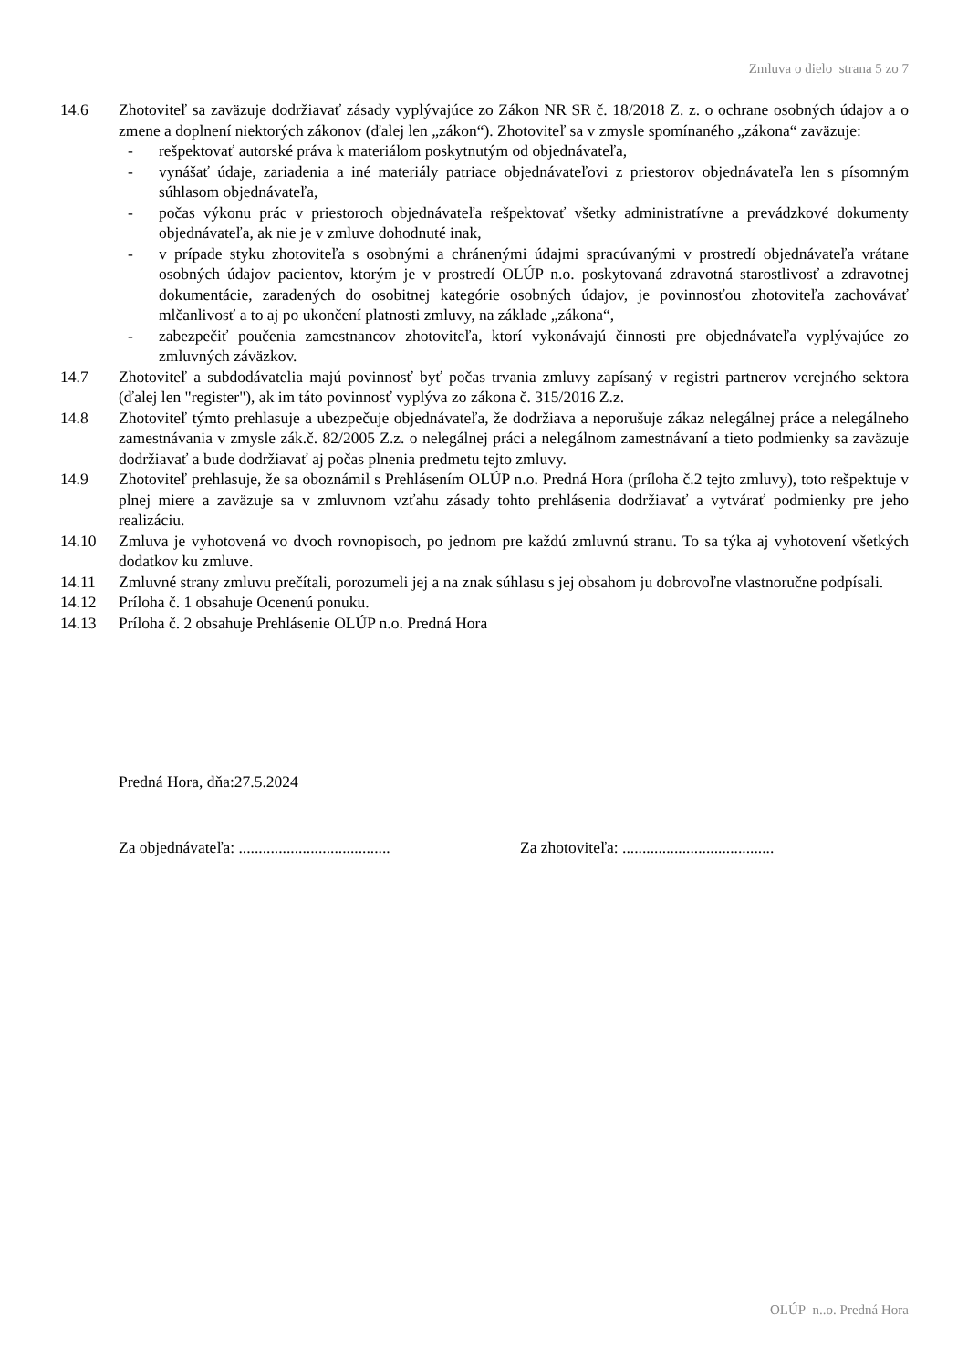Zmluva o dielo strana 5 zo 7
14.6 Zhotoviteľ sa zaväzuje dodržiavať zásady vyplývajúce zo Zákon NR SR č. 18/2018 Z. z. o ochrane osobných údajov a o zmene a doplnení niektorých zákonov (ďalej len „zákon“). Zhotoviteľ sa v zmysle spomínaného „zákona“ zaväzuje:
- rešpektovať autorské práva k materiálom poskytnutým od objednávateľa,
- vynášať údaje, zariadenia a iné materiály patriace objednávateľovi z priestorov objednávateľa len s písomným súhlasom objednávateľa,
- počas výkonu prác v priestoroch objednávateľa rešpektovať všetky administratívne a prevádzkové dokumenty objednávateľa, ak nie je v zmluve dohodnuté inak,
- v prípade styku zhotoviteľa s osobnými a chránenými údajmi spracúvanými v prostredí objednávateľa vrátane osobných údajov pacientov, ktorým je v prostredí OLÚP n.o. poskytovaná zdravotná starostlivosť a zdravotnej dokumentácie, zaradených do osobitnej kategórie osobných údajov, je povinnosťou zhotoviteľa zachovávať mlčanlivosť a to aj po ukončení platnosti zmluvy, na základe „zákona“,
- zabezpečiť poučenia zamestnancov zhotoviteľa, ktorí vykonávajú činnosti pre objednávateľa vyplývajúce zo zmluvných záväzkov.
14.7 Zhotoviteľ a subdodávatelia majú povinnosť byť počas trvania zmluvy zapísaný v registri partnerov verejného sektora (ďalej len "register"), ak im táto povinnosť vyplýva zo zákona č. 315/2016 Z.z.
14.8 Zhotoviteľ týmto prehlasuje a ubezpečuje objednávateľa, že dodržiava a neporušuje zákaz nelegálnej práce a nelegálneho zamestnávania v zmysle zák.č. 82/2005 Z.z. o nelegálnej práci a nelegálnom zamestnávaní a tieto podmienky sa zaväzuje dodržiavať a bude dodržiavať aj počas plnenia predmetu tejto zmluvy.
14.9 Zhotoviteľ prehlasuje, že sa oboznámil s Prehlásením OLÚP n.o. Predná Hora (príloha č.2 tejto zmluvy), toto rešpektuje v plnej miere a zaväzuje sa v zmluvnom vzťahu zásady tohto prehlásenia dodržiavať a vytvárať podmienky pre jeho realizáciu.
14.10 Zmluva je vyhotovená vo dvoch rovnopisoch, po jednom pre každú zmluvnú stranu. To sa týka aj vyhotovení všetkých dodatkov ku zmluve.
14.11 Zmluvné strany zmluvu prečítali, porozumeli jej a na znak súhlasu s jej obsahom ju dobrovoľne vlastnoručne podpísali.
14.12 Príloha č. 1 obsahuje Ocenenú ponuku.
14.13 Príloha č. 2 obsahuje Prehlásenie OLÚP n.o. Predná Hora
Predná Hora, dňa:27.5.2024
Za objednávateľa: ...................................... Za zhotoviteľa: ......................................
OLÚP n..o. Predná Hora